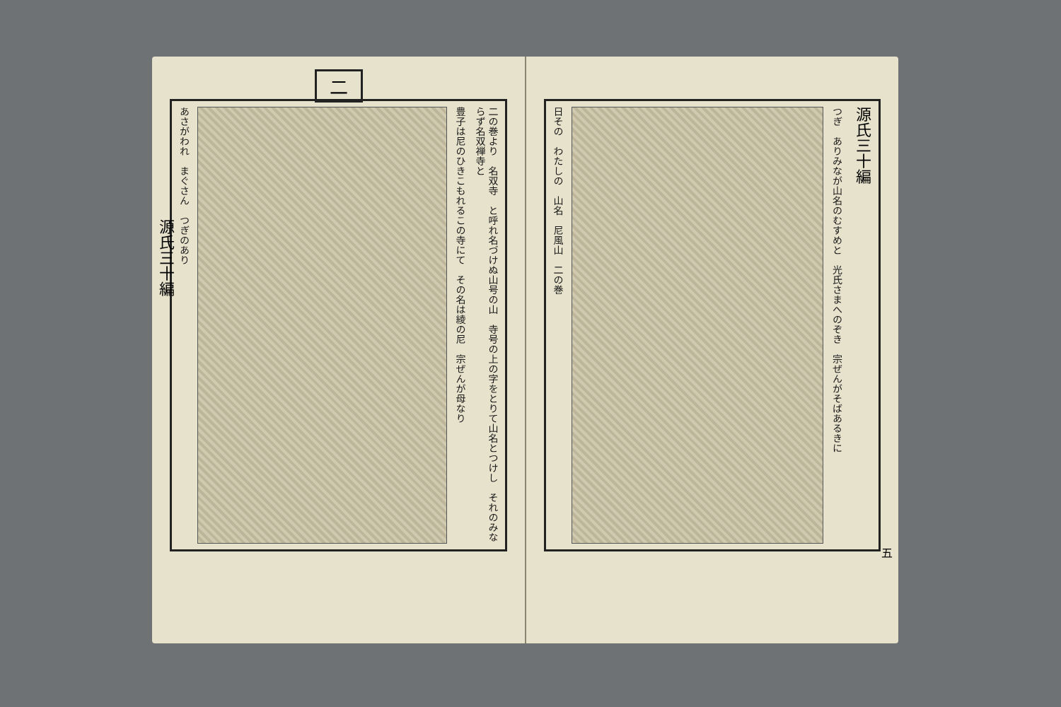二
二の巻より　名双寺　と呼れ名づけぬ山号の山　寺号の上の字をとりて山名とつけし　それのみならず名双禅寺と
豊子は尼のひきこもれるこの寺にて　その名は綾の尼　宗ぜんが母なり
あさがわれ　まぐさん　つぎのあり
源氏三十編
源氏三十編
つぎ　ありみなが山名のむすめと　光氏さまへのぞき　宗ぜんがそばあるきに
日その　わたしの　山名　尼風山　二の巻
五